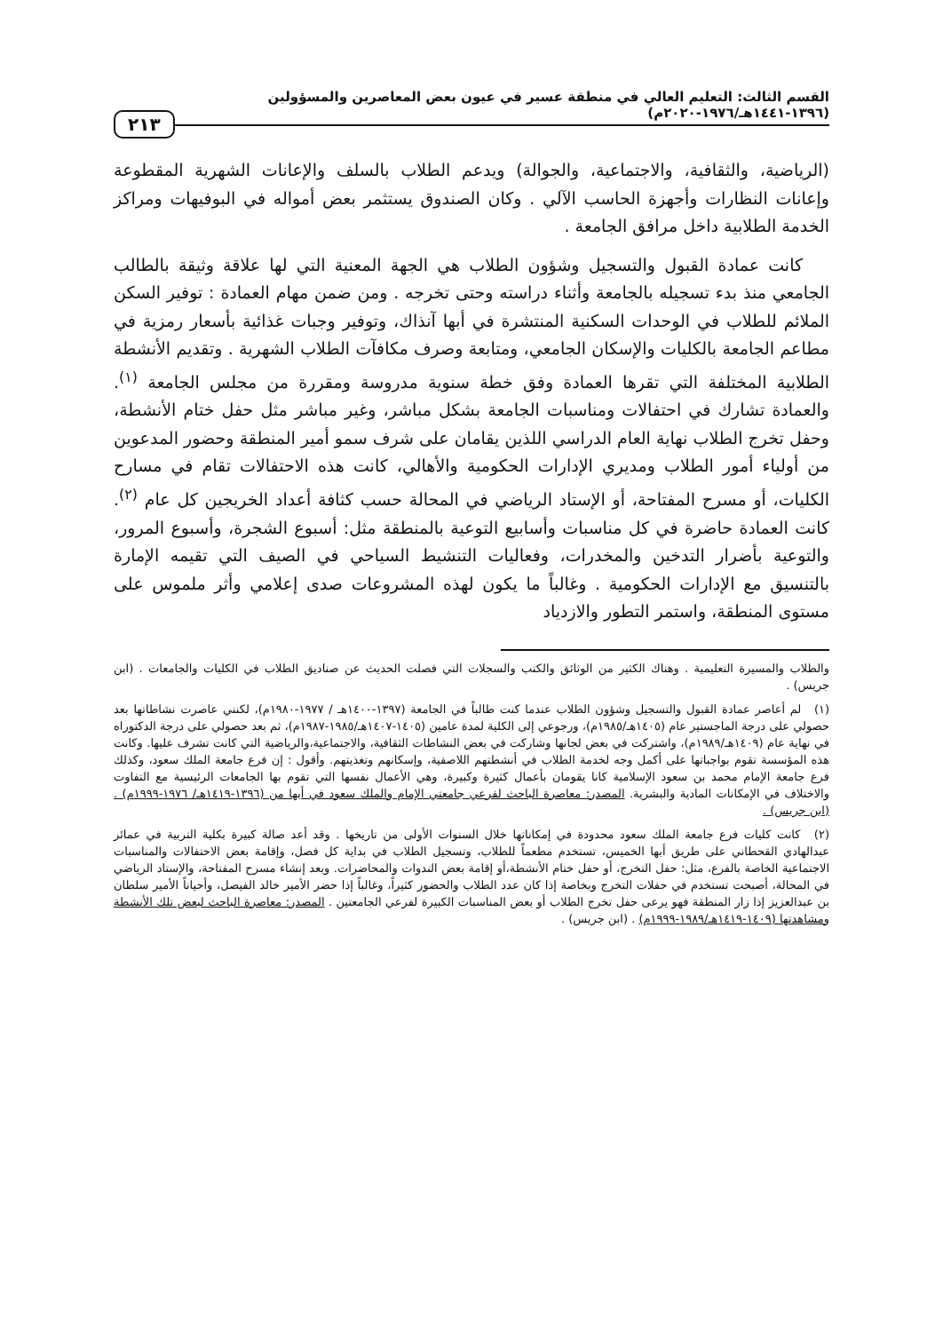القسم الثالث: التعليم العالي في منطقة عسير في عيون بعض المعاصرين والمسؤولين (١٣٩٦-١٤٤١هـ/١٩٧٦-٢٠٢٠م) ٢١٣
(الرياضية، والثقافية، والاجتماعية، والجوالة) ويدعم الطلاب بالسلف والإعانات الشهرية المقطوعة وإعانات النظارات وأجهزة الحاسب الآلي . وكان الصندوق يستثمر بعض أمواله في البوفيهات ومراكز الخدمة الطلابية داخل مرافق الجامعة .
كانت عمادة القبول والتسجيل وشؤون الطلاب هي الجهة المعنية التي لها علاقة وثيقة بالطالب الجامعي منذ بدء تسجيله بالجامعة وأثناء دراسته وحتى تخرجه . ومن ضمن مهام العمادة : توفير السكن الملائم للطلاب في الوحدات السكنية المنتشرة في أبها آنذاك، وتوفير وجبات غذائية بأسعار رمزية في مطاعم الجامعة بالكليات والإسكان الجامعي، ومتابعة وصرف مكافآت الطلاب الشهرية . وتقديم الأنشطة الطلابية المختلفة التي تقرها العمادة وفق خطة سنوية مدروسة ومقررة من مجلس الجامعة <sup>(١)</sup>. والعمادة تشارك في احتفالات ومناسبات الجامعة بشكل مباشر، وغير مباشر مثل حفل ختام الأنشطة، وحفل تخرج الطلاب نهاية العام الدراسي اللذين يقامان على شرف سمو أمير المنطقة وحضور المدعوين من أولياء أمور الطلاب ومديري الإدارات الحكومية والأهالي، كانت هذه الاحتفالات تقام في مسارح الكليات، أو مسرح المفتاحة، أو الإستاد الرياضي في المحالة حسب كثافة أعداد الخريجين كل عام <sup>(٢)</sup>. كانت العمادة حاضرة في كل مناسبات وأسابيع التوعية بالمنطقة مثل: أسبوع الشجرة، وأسبوع المرور، والتوعية بأضرار التدخين والمخدرات، وفعاليات التنشيط السياحي في الصيف التي تقيمه الإمارة بالتنسيق مع الإدارات الحكومية . وغالباً ما يكون لهذه المشروعات صدى إعلامي وأثر ملموس على مستوى المنطقة، واستمر التطور والازدياد
والطلاب والمسيرة التعليمية . وهناك الكثير من الوثائق والكتب والسجلات التي فصلت الحديث عن صناديق الطلاب في الكليات والجامعات . (ابن جريس) .
(١) لم أعاصر عمادة القبول والتسجيل وشؤون الطلاب عندما كنت طالباً في الجامعة (١٣٩٧-١٤٠٠هـ / ١٩٧٧-١٩٨٠م)، لكنني عاصرت نشاطاتها بعد حصولي على درجة الماجستير عام (١٤٠٥هـ/١٩٨٥م)، ورجوعي إلى الكلية لمدة عامين (١٤٠٥-١٤٠٧هـ/١٩٨٥-١٩٨٧م)، ثم بعد حصولي على درجة الدكتوراه في نهاية عام (١٤٠٩هـ/١٩٨٩م)، واشتركت في بعض لجانها وشاركت في بعض النشاطات الثقافية، والاجتماعية،والرياضية التي كانت تشرف عليها. وكانت هذه المؤسسة تقوم بواجباتها على أكمل وجه لخدمة الطلاب في أنشطتهم اللاصفية، وإسكانهم وتغذيتهم. وأقول : إن فرع جامعة الملك سعود، وكذلك فرع جامعة الإمام محمد بن سعود الإسلامية كانا يقومان بأعمال كثيرة وكبيرة، وهي الأعمال نفسها التي تقوم بها الجامعات الرئيسية مع التفاوت والاختلاف في الإمكانات المادية والبشرية. المصدر: معاصرة الباحث لفرعي جامعتي الإمام والملك سعود في أبها من (١٣٩٦-١٤١٩هـ/ ١٩٧٦-١٩٩٩م) . (ابن جريس) .
(٢) كانت كليات فرع جامعة الملك سعود محدودة في إمكاناتها خلال السنوات الأولى من تاريخها . وقد أعد صالة كبيرة بكلية التربية في عمائر عبدالهادي القحطاني على طريق أبها الخميس، تستخدم مطعماً للطلاب، وتسجيل الطلاب في بداية كل فصل، وإقامة بعض الاحتفالات والمناسبات الاجتماعية الخاصة بالفرع، مثل: حفل التخرج، أو حفل ختام الأنشطة،أو إقامة بعض الندوات والمحاضرات. وبعد إنشاء مسرح المفتاحة، والإستاد الرياضي في المحالة، أصبحت تستخدم في حفلات التخرج وبخاصة إذا كان عدد الطلاب والحضور كثيراً، وغالباً إذا حضر الأمير خالد الفيصل، وأحياناً الأمير سلطان بن عبدالعزيز إذا زار المنطقة فهو يرعى حفل تخرج الطلاب أو بعض المناسبات الكبيرة لفرعي الجامعتين . المصدر: معاصرة الباحث لبعض تلك الأنشطة ومشاهدتها (١٤٠٩-١٤١٩هـ/١٩٨٩-١٩٩٩م) . (ابن جريس) .